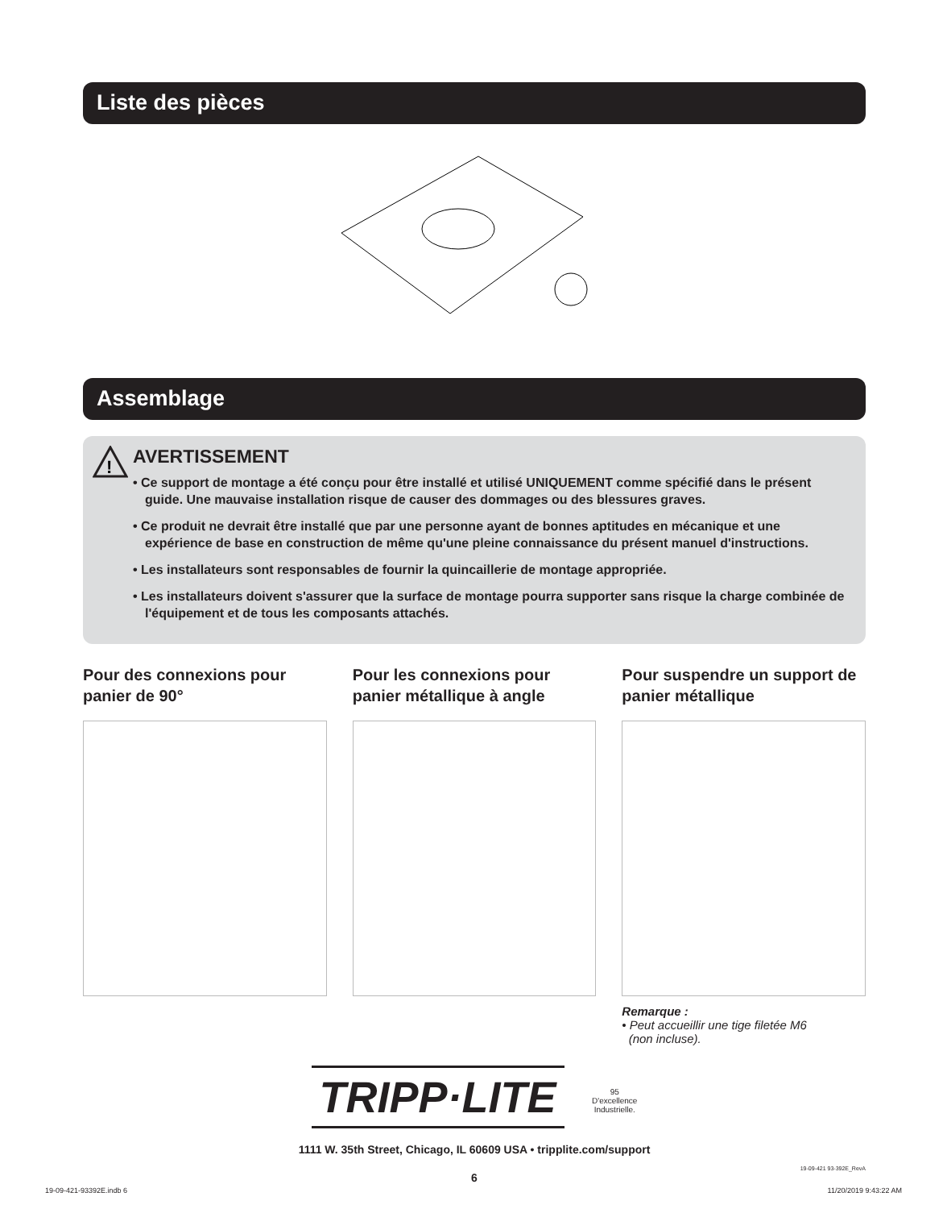Liste des pièces
Assemblage
!
AVERTISSEMENT
• Ce support de montage a été conçu pour être installé et utilisé UNIQUEMENT comme spécifié dans le présent guide. Une mauvaise installation risque de causer des dommages ou des blessures graves.
• Ce produit ne devrait être installé que par une personne ayant de bonnes aptitudes en mécanique et une expérience de base en construction de même qu'une pleine connaissance du présent manuel d'instructions.
• Les installateurs sont responsables de fournir la quincaillerie de montage appropriée.
• Les installateurs doivent s'assurer que la surface de montage pourra supporter sans risque la charge combinée de l'équipement et de tous les composants attachés.
Pour des connexions pour panier de 90°
Pour les connexions pour panier métallique à angle
Pour suspendre un support de panier métallique
Remarque :
• Peut accueillir une tige filetée M6
(non incluse).
TRIPP·LITE 95
D'excellence
Industrielle.
1111 W. 35th Street, Chicago, IL 60609 USA • tripplite.com/support
19-09-421 93-392E_RevA
6
19-09-421-93392E.indb 6 11/20/2019 9:43:22 AM